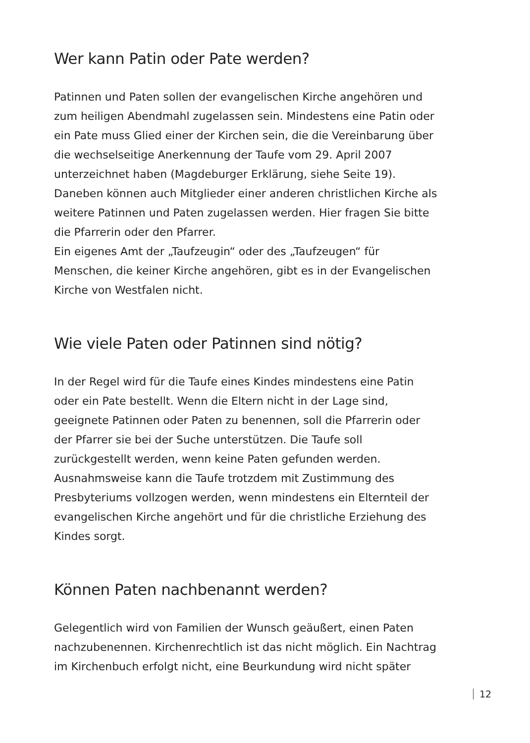Wer kann Patin oder Pate werden?
Patinnen und Paten sollen der evangelischen Kirche angehören und zum heiligen Abendmahl zugelassen sein. Mindestens eine Patin oder ein Pate muss Glied einer der Kirchen sein, die die Vereinbarung über die wechselseitige Anerkennung der Taufe vom 29. April 2007 unterzeichnet haben (Magdeburger Erklärung, siehe Seite 19).
Daneben können auch Mitglieder einer anderen christlichen Kirche als weitere Patinnen und Paten zugelassen werden. Hier fragen Sie bitte die Pfarrerin oder den Pfarrer.
Ein eigenes Amt der „Taufzeugin“ oder des „Taufzeugen“ für Menschen, die keiner Kirche angehören, gibt es in der Evangelischen Kirche von Westfalen nicht.
Wie viele Paten oder Patinnen sind nötig?
In der Regel wird für die Taufe eines Kindes mindestens eine Patin oder ein Pate bestellt. Wenn die Eltern nicht in der Lage sind, geeignete Patinnen oder Paten zu benennen, soll die Pfarrerin oder der Pfarrer sie bei der Suche unterstützen. Die Taufe soll zurückgestellt werden, wenn keine Paten gefunden werden.
Ausnahmsweise kann die Taufe trotzdem mit Zustimmung des Presbyteriums vollzogen werden, wenn mindestens ein Elternteil der evangelischen Kirche angehört und für die christliche Erziehung des Kindes sorgt.
Können Paten nachbenannt werden?
Gelegentlich wird von Familien der Wunsch geäußert, einen Paten nachzubenennen. Kirchenrechtlich ist das nicht möglich. Ein Nachtrag im Kirchenbuch erfolgt nicht, eine Beurkundung wird nicht später
12